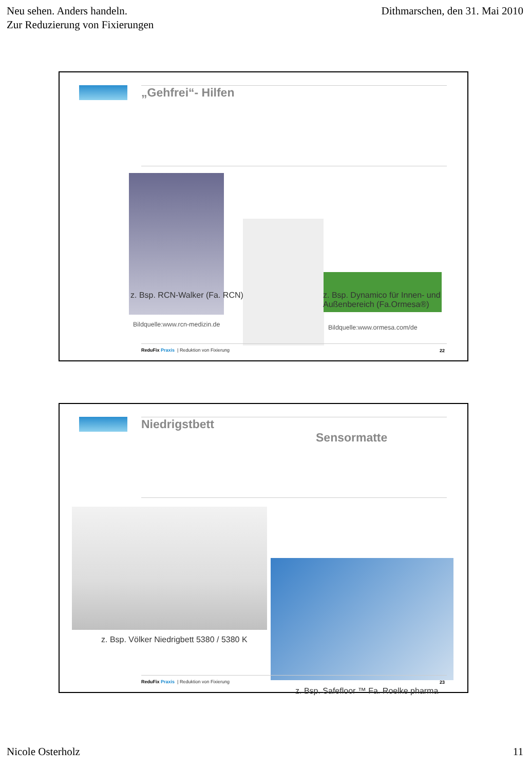Neu sehen. Anders handeln.
Zur Reduzierung von Fixierungen
Dithmarschen, den 31. Mai 2010
„Gehfrei“- Hilfen
z. Bsp. RCN-Walker (Fa. RCN)
z. Bsp. Dynamico für Innen- und
Außenbereich (Fa.Ormesa®)
Bildquelle:www.rcn-medizin.de Bildquelle:www.ormesa.com/de
ReduFix Praxis | Reduktion von Fixierung
22
Niedrigstbett
Sensormatte
z. Bsp. Völker Niedrigbett 5380 / 5380 K
z. Bsp. Safefloor ™ Fa. Roelke pharma
ReduFix Praxis | Reduktion von Fixierung
23
Nicole Osterholz 11